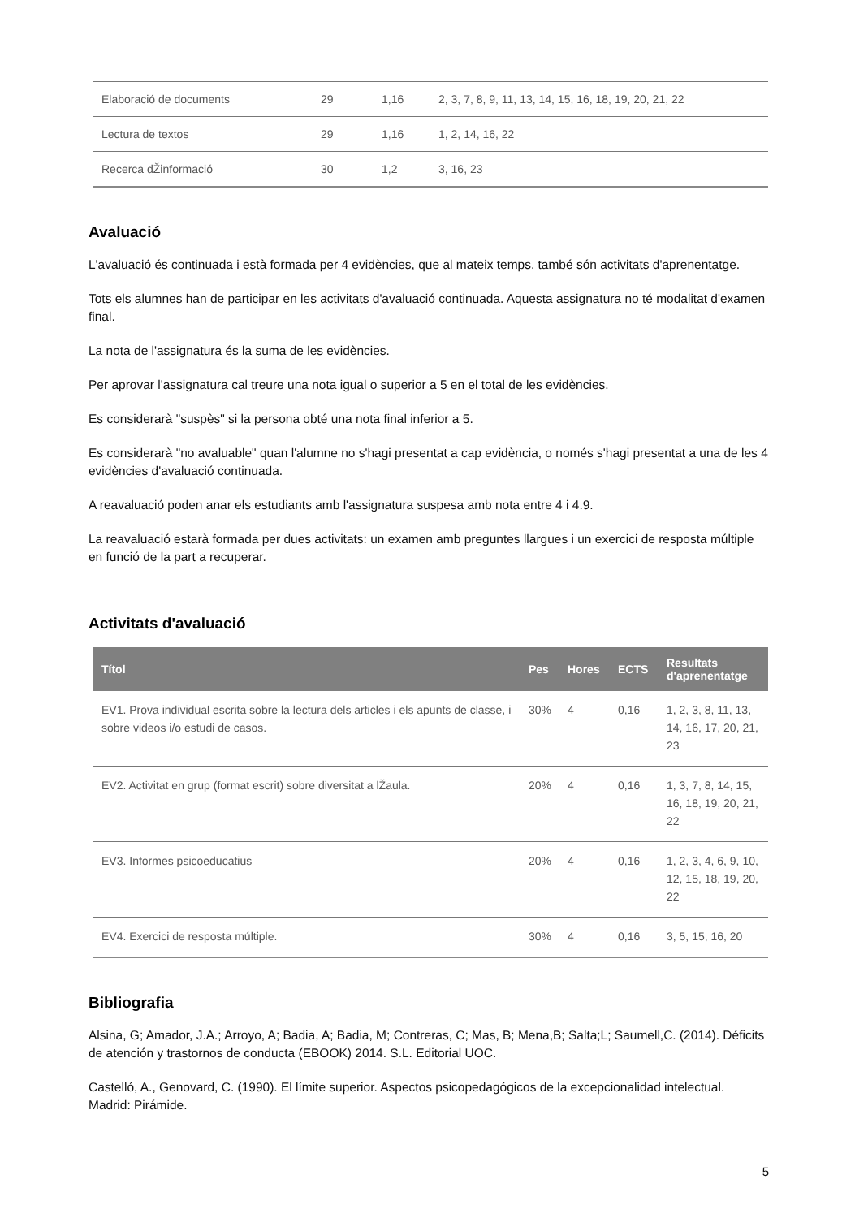| Elaboració de documents | 29 | 1,16 | 2, 3, 7, 8, 9, 11, 13, 14, 15, 16, 18, 19, 20, 21, 22 |
| Lectura de textos | 29 | 1,16 | 1, 2, 14, 16, 22 |
| Recerca dŽinformació | 30 | 1,2 | 3, 16, 23 |
Avaluació
L'avaluació és continuada i està formada per 4 evidències, que al mateix temps, també són activitats d'aprenentatge.
Tots els alumnes han de participar en les activitats d'avaluació continuada. Aquesta assignatura no té modalitat d'examen final.
La nota de l'assignatura és la suma de les evidències.
Per aprovar l'assignatura cal treure una nota igual o superior a 5 en el total de les evidències.
Es considerarà "suspès" si la persona obté una nota final inferior a 5.
Es considerarà "no avaluable" quan l'alumne no s'hagi presentat a cap evidència, o només s'hagi presentat a una de les 4 evidències d'avaluació continuada.
A reavaluació poden anar els estudiants amb l'assignatura suspesa amb nota entre 4 i 4.9.
La reavaluació estarà formada per dues activitats: un examen amb preguntes llargues i un exercici de resposta múltiple en funció de la part a recuperar.
Activitats d'avaluació
| Títol | Pes | Hores | ECTS | Resultats d'aprenentatge |
| --- | --- | --- | --- | --- |
| EV1. Prova individual escrita sobre la lectura dels articles i els apunts de classe, i sobre videos i/o estudi de casos. | 30% | 4 | 0,16 | 1, 2, 3, 8, 11, 13, 14, 16, 17, 20, 21, 23 |
| EV2. Activitat en grup (format escrit) sobre diversitat a lŽaula. | 20% | 4 | 0,16 | 1, 3, 7, 8, 14, 15, 16, 18, 19, 20, 21, 22 |
| EV3. Informes psicoeducatius | 20% | 4 | 0,16 | 1, 2, 3, 4, 6, 9, 10, 12, 15, 18, 19, 20, 22 |
| EV4. Exercici de resposta múltiple. | 30% | 4 | 0,16 | 3, 5, 15, 16, 20 |
Bibliografia
Alsina, G; Amador, J.A.; Arroyo, A; Badia, A; Badia, M; Contreras, C; Mas, B; Mena,B; Salta;L; Saumell,C. (2014). Déficits de atención y trastornos de conducta (EBOOK) 2014. S.L. Editorial UOC.
Castelló, A., Genovard, C. (1990). El límite superior. Aspectos psicopedagógicos de la excepcionalidad intelectual. Madrid: Pirámide.
5